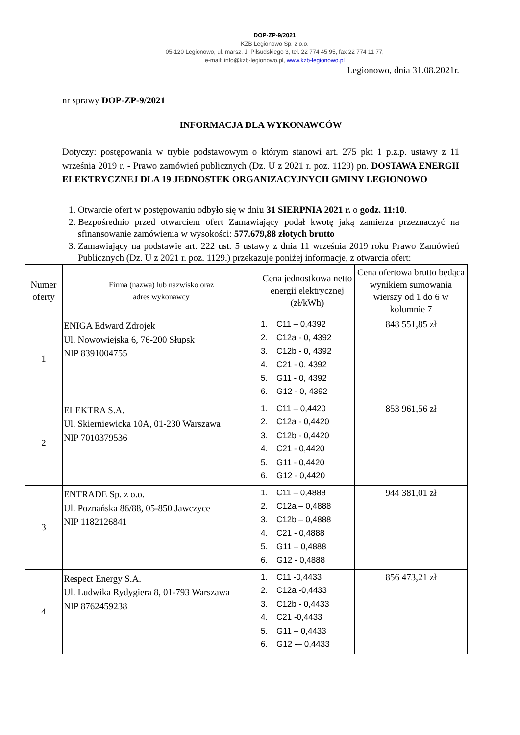DOP-ZP-9/2021
KZB Legionowo Sp. z o.o.
05-120 Legionowo, ul. marsz. J. Piłsudskiego 3, tel. 22 774 45 95, fax 22 774 11 77,
e-mail: info@kzb-legionowo.pl, www.kzb-legionowo.pl
Legionowo, dnia 31.08.2021r.
nr sprawy DOP-ZP-9/2021
INFORMACJA DLA WYKONAWCÓW
Dotyczy: postępowania w trybie podstawowym o którym stanowi art. 275 pkt 1 p.z.p. ustawy z 11 września 2019 r. - Prawo zamówień publicznych (Dz. U z 2021 r. poz. 1129) pn. DOSTAWA ENERGII ELEKTRYCZNEJ DLA 19 JEDNOSTEK ORGANIZACYJNYCH GMINY LEGIONOWO
1. Otwarcie ofert w postępowaniu odbyło się w dniu 31 SIERPNIA 2021 r. o godz. 11:10.
2. Bezpośrednio przed otwarciem ofert Zamawiający podał kwotę jaką zamierza przeznaczyć na sfinansowanie zamówienia w wysokości: 577.679,88 złotych brutto
3. Zamawiający na podstawie art. 222 ust. 5 ustawy z dnia 11 września 2019 roku Prawo Zamówień Publicznych (Dz. U z 2021 r. poz. 1129.) przekazuje poniżej informacje, z otwarcia ofert:
| Numer oferty | Firma (nazwa) lub nazwisko oraz adres wykonawcy | Cena jednostkowa netto energii elektrycznej (zł/kWh) | Cena ofertowa brutto będąca wynikiem sumowania wierszy od 1 do 6 w kolumnie 7 |
| --- | --- | --- | --- |
| 1 | ENIGA Edward Zdrojek Ul. Nowowiejska 6, 76-200 Słupsk NIP 8391004755 | 1. C11 – 0,4392 2. C12a - 0, 4392 3. C12b - 0, 4392 4. C21 - 0, 4392 5. G11 - 0, 4392 6. G12 - 0, 4392 | 848 551,85 zł |
| 2 | ELEKTRA S.A. Ul. Skierniewicka 10A, 01-230 Warszawa NIP 7010379536 | 1. C11 – 0,4420 2. C12a - 0,4420 3. C12b - 0,4420 4. C21 - 0,4420 5. G11 - 0,4420 6. G12 - 0,4420 | 853 961,56 zł |
| 3 | ENTRADE Sp. z o.o. Ul. Poznańska 86/88, 05-850 Jawczyce NIP 1182126841 | 1. C11 – 0,4888 2. C12a – 0,4888 3. C12b – 0,4888 4. C21 - 0,4888 5. G11 – 0,4888 6. G12 - 0,4888 | 944 381,01 zł |
| 4 | Respect Energy S.A. Ul. Ludwika Rydygiera 8, 01-793 Warszawa NIP 8762459238 | 1. C11 -0,4433 2. C12a -0,4433 3. C12b - 0,4433 4. C21 -0,4433 5. G11 – 0,4433 6. G12 -– 0,4433 | 856 473,21 zł |